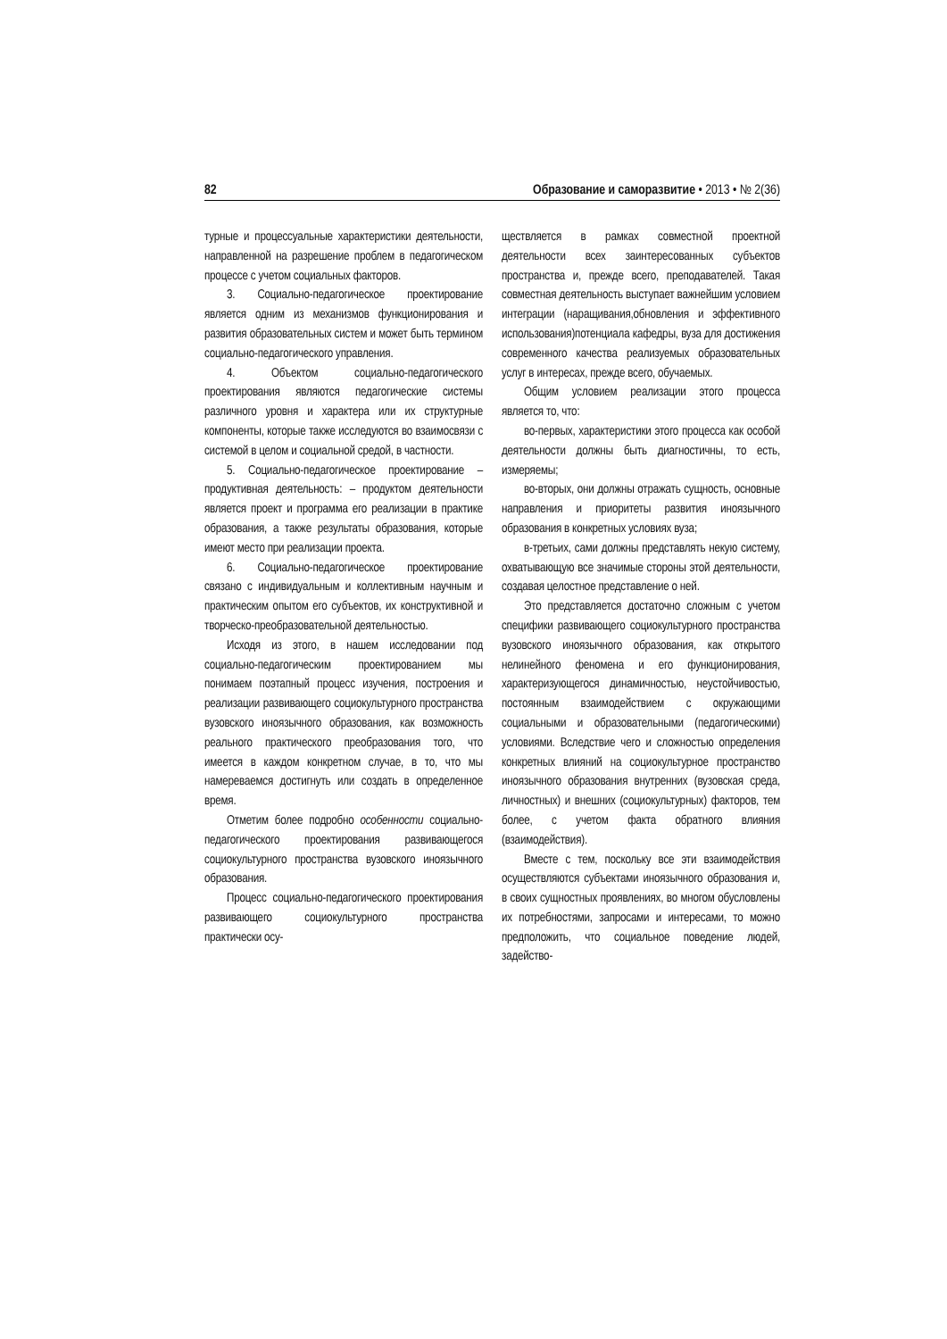82 Образование и саморазвитие • 2013 • № 2(36)
турные и процессуальные характеристики деятельности, направленной на разрешение проблем в педагогическом процессе с учетом социальных факторов.
3. Социально-педагогическое проектирование является одним из механизмов функционирования и развития образовательных систем и может быть термином социально-педагогического управления.
4. Объектом социально-педагогического проектирования являются педагогические системы различного уровня и характера или их структурные компоненты, которые также исследуются во взаимосвязи с системой в целом и социальной средой, в частности.
5. Социально-педагогическое проектирование – продуктивная деятельность: – продуктом деятельности является проект и программа его реализации в практике образования, а также результаты образования, которые имеют место при реализации проекта.
6. Социально-педагогическое проектирование связано с индивидуальным и коллективным научным и практическим опытом его субъектов, их конструктивной и творческо-преобразовательной деятельностью.
Исходя из этого, в нашем исследовании под социально-педагогическим проектированием мы понимаем поэтапный процесс изучения, построения и реализации развивающего социокультурного пространства вузовского иноязычного образования, как возможность реального практического преобразования того, что имеется в каждом конкретном случае, в то, что мы намереваемся достигнуть или создать в определенное время.
Отметим более подробно особенности социально-педагогического проектирования развивающегося социокультурного пространства вузовского иноязычного образования.
Процесс социально-педагогического проектирования развивающего социокультурного пространства практически осу-
ществляется в рамках совместной проектной деятельности всех заинтересованных субъектов пространства и, прежде всего, преподавателей. Такая совместная деятельность выступает важнейшим условием интеграции (наращивания,обновления и эффективного использования)потенциала кафедры, вуза для достижения современного качества реализуемых образовательных услуг в интересах, прежде всего, обучаемых.
Общим условием реализации этого процесса является то, что:
во-первых, характеристики этого процесса как особой деятельности должны быть диагностичны, то есть, измеряемы;
во-вторых, они должны отражать сущность, основные направления и приоритеты развития иноязычного образования в конкретных условиях вуза;
в-третьих, сами должны представлять некую систему, охватывающую все значимые стороны этой деятельности, создавая целостное представление о ней.
Это представляется достаточно сложным с учетом специфики развивающего социокультурного пространства вузовского иноязычного образования, как открытого нелинейного феномена и его функционирования, характеризующегося динамичностью, неустойчивостью, постоянным взаимодействием с окружающими социальными и образовательными (педагогическими) условиями. Вследствие чего и сложностью определения конкретных влияний на социокультурное пространство иноязычного образования внутренних (вузовская среда, личностных) и внешних (социокультурных) факторов, тем более, с учетом факта обратного влияния (взаимодействия).
Вместе с тем, поскольку все эти взаимодействия осуществляются субъектами иноязычного образования и, в своих сущностных проявлениях, во многом обусловлены их потребностями, запросами и интересами, то можно предположить, что социальное поведение людей, задейство-